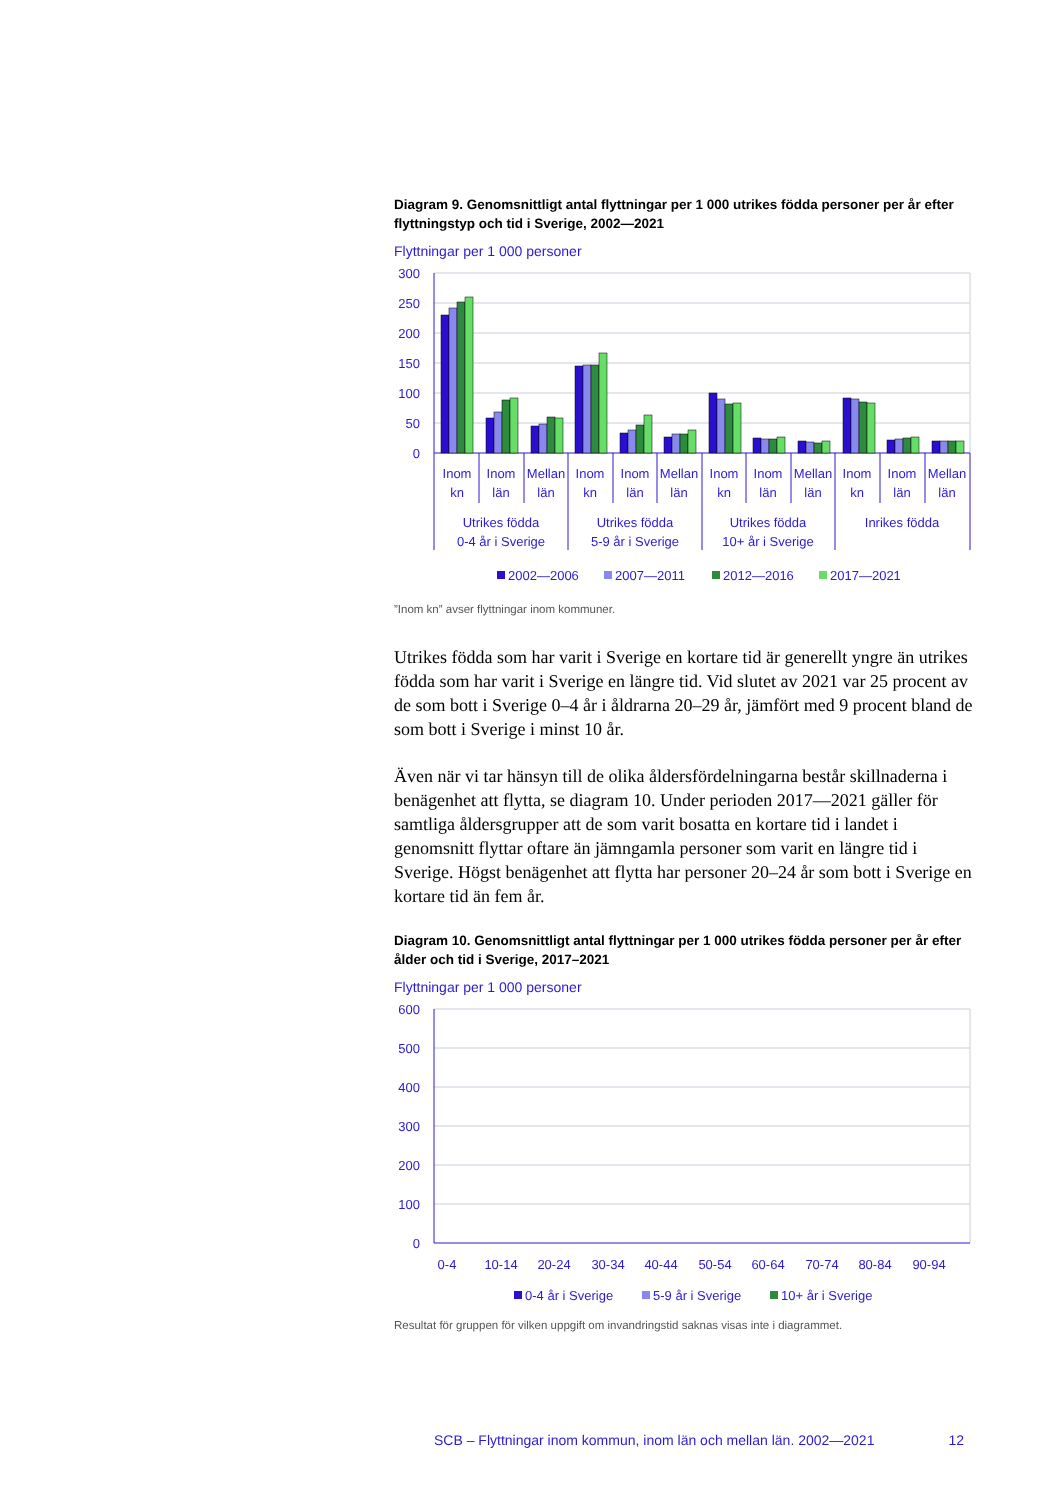Diagram 9. Genomsnittligt antal flyttningar per 1 000 utrikes födda personer per år efter flyttningstyp och tid i Sverige, 2002—2021
Flyttningar per 1 000 personer
300
250
200
150
100
50
0
Inom
kn
Inom
län
Mellan
län
Inom
kn
Inom
län
Mellan
län
Inom
kn
Inom
län
Mellan
län
Inom
kn
Inom
län
Mellan
län
Utrikes födda
0-4 år i Sverige
Utrikes födda
5-9 år i Sverige
Utrikes födda
10+ år i Sverige
Inrikes födda
2002—2006
2007—2011
2012—2016
2017—2021
”Inom kn” avser flyttningar inom kommuner.
Utrikes födda som har varit i Sverige en kortare tid är generellt yngre än utrikes födda som har varit i Sverige en längre tid. Vid slutet av 2021 var 25 procent av de som bott i Sverige 0–4 år i åldrarna 20–29 år, jämfört med 9 procent bland de som bott i Sverige i minst 10 år.
Även när vi tar hänsyn till de olika åldersfördelningarna består skillnaderna i benägenhet att flytta, se diagram 10. Under perioden 2017—2021 gäller för samtliga åldersgrupper att de som varit bosatta en kortare tid i landet i genomsnitt flyttar oftare än jämngamla personer som varit en längre tid i Sverige. Högst benägenhet att flytta har personer 20–24 år som bott i Sverige en kortare tid än fem år.
Diagram 10. Genomsnittligt antal flyttningar per 1 000 utrikes födda personer per år efter ålder och tid i Sverige, 2017–2021
Flyttningar per 1 000 personer
600
500
400
300
200
100
0
0-4
10-14
20-24
30-34
40-44
50-54
60-64
70-74
80-84
90-94
0-4 år i Sverige
5-9 år i Sverige
10+ år i Sverige
Resultat för gruppen för vilken uppgift om invandringstid saknas visas inte i diagrammet.
SCB – Flyttningar inom kommun, inom län och mellan län. 2002—2021 12